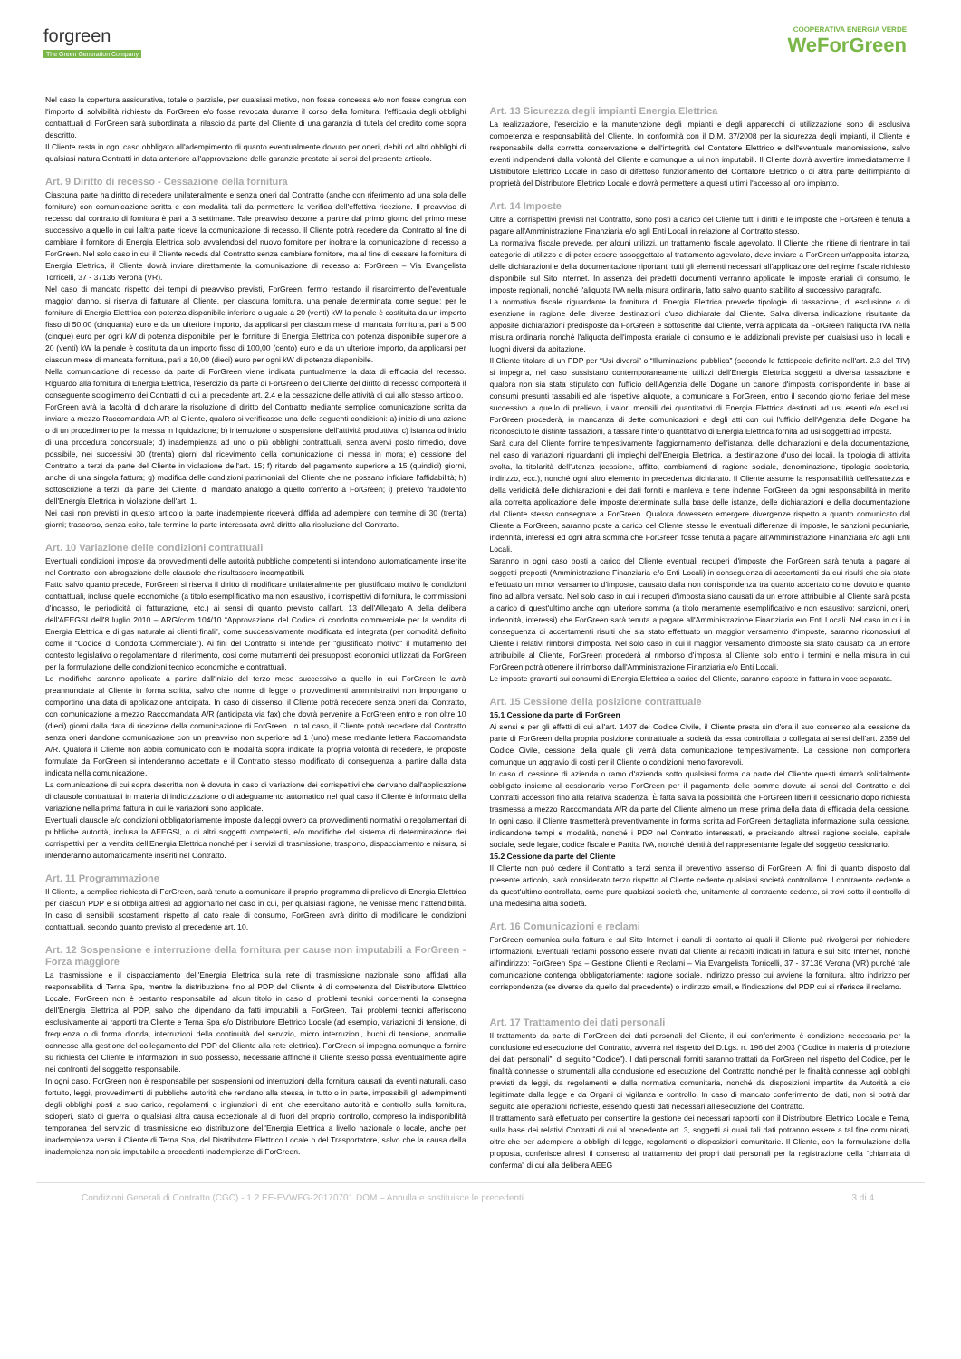forgreen
The Green Generation Company
COOPERATIVA ENERGIA VERDE
WeForGreen
Nel caso la copertura assicurativa, totale o parziale, per qualsiasi motivo, non fosse concessa e/o non fosse congrua con l'importo di solvibilità richiesto da ForGreen e/o fosse revocata durante il corso della fornitura, l'efficacia degli obblighi contrattuali di ForGreen sarà subordinata al rilascio da parte del Cliente di una garanzia di tutela del credito come sopra descritto.
Il Cliente resta in ogni caso obbligato all'adempimento di quanto eventualmente dovuto per oneri, debiti od altri obblighi di qualsiasi natura Contratti in data anteriore all'approvazione delle garanzie prestate ai sensi del presente articolo.
Art. 9 Diritto di recesso - Cessazione della fornitura
Ciascuna parte ha diritto di recedere unilateralmente e senza oneri dal Contratto (anche con riferimento ad una sola delle forniture) con comunicazione scritta e con modalità tali da permettere la verifica dell'effettiva ricezione. Il preavviso di recesso dal contratto di fornitura è pari a 3 settimane. Tale preavviso decorre a partire dal primo giorno del primo mese successivo a quello in cui l'altra parte riceve la comunicazione di recesso. Il Cliente potrà recedere dal Contratto al fine di cambiare il fornitore di Energia Elettrica solo avvalendosi del nuovo fornitore per inoltrare la comunicazione di recesso a ForGreen. Nel solo caso in cui il Cliente receda dal Contratto senza cambiare fornitore, ma al fine di cessare la fornitura di Energia Elettrica, il Cliente dovrà inviare direttamente la comunicazione di recesso a: ForGreen – Via Evangelista Torricelli, 37 - 37136 Verona (VR).
Nel caso di mancato rispetto dei tempi di preavviso previsti, ForGreen, fermo restando il risarcimento dell'eventuale maggior danno, si riserva di fatturare al Cliente, per ciascuna fornitura, una penale determinata come segue: per le forniture di Energia Elettrica con potenza disponibile inferiore o uguale a 20 (venti) kW la penale è costituita da un importo fisso di 50,00 (cinquanta) euro e da un ulteriore importo, da applicarsi per ciascun mese di mancata fornitura, pari a 5,00 (cinque) euro per ogni kW di potenza disponibile; per le forniture di Energia Elettrica con potenza disponibile superiore a 20 (venti) kW la penale è costituita da un importo fisso di 100,00 (cento) euro e da un ulteriore importo, da applicarsi per ciascun mese di mancata fornitura, pari a 10,00 (dieci) euro per ogni kW di potenza disponibile.
Nella comunicazione di recesso da parte di ForGreen viene indicata puntualmente la data di efficacia del recesso. Riguardo alla fornitura di Energia Elettrica, l'esercizio da parte di ForGreen o del Cliente del diritto di recesso comporterà il conseguente scioglimento dei Contratti di cui al precedente art. 2.4 e la cessazione delle attività di cui allo stesso articolo.
ForGreen avrà la facoltà di dichiarare la risoluzione di diritto del Contratto mediante semplice comunicazione scritta da inviare a mezzo Raccomandata A/R al Cliente, qualora si verificasse una delle seguenti condizioni: a) inizio di una azione o di un procedimento per la messa in liquidazione; b) interruzione o sospensione dell'attività produttiva; c) istanza od inizio di una procedura concorsuale; d) inadempienza ad uno o più obblighi contrattuali, senza avervi posto rimedio, dove possibile, nei successivi 30 (trenta) giorni dal ricevimento della comunicazione di messa in mora; e) cessione del Contratto a terzi da parte del Cliente in violazione dell'art. 15; f) ritardo del pagamento superiore a 15 (quindici) giorni, anche di una singola fattura; g) modifica delle condizioni patrimoniali del Cliente che ne possano inficiare l'affidabilità; h) sottoscrizione a terzi, da parte del Cliente, di mandato analogo a quello conferito a ForGreen; i) prelievo fraudolento dell'Energia Elettrica in violazione dell'art. 1.
Nei casi non previsti in questo articolo la parte inadempiente riceverà diffida ad adempiere con termine di 30 (trenta) giorni; trascorso, senza esito, tale termine la parte interessata avrà diritto alla risoluzione del Contratto.
Art. 10 Variazione delle condizioni contrattuali
Eventuali condizioni imposte da provvedimenti delle autorità pubbliche competenti si intendono automaticamente inserite nel Contratto, con abrogazione delle clausole che risultassero incompatibili.
Fatto salvo quanto precede, ForGreen si riserva il diritto di modificare unilateralmente per giustificato motivo le condizioni contrattuali, incluse quelle economiche (a titolo esemplificativo ma non esaustivo, i corrispettivi di fornitura, le commissioni d'incasso, le periodicità di fatturazione, etc.) ai sensi di quanto previsto dall'art. 13 dell'Allegato A della delibera dell'AEEGSI dell'8 luglio 2010 – ARG/com 104/10 “Approvazione del Codice di condotta commerciale per la vendita di Energia Elettrica e di gas naturale ai clienti finali”, come successivamente modificata ed integrata (per comodità definito come il “Codice di Condotta Commerciale”). Ai fini del Contratto si intende per "giustificato motivo" il mutamento del contesto legislativo o regolamentare di riferimento, così come mutamenti dei presupposti economici utilizzati da ForGreen per la formulazione delle condizioni tecnico economiche e contrattuali.
Le modifiche saranno applicate a partire dall'inizio del terzo mese successivo a quello in cui ForGreen le avrà preannunciate al Cliente in forma scritta, salvo che norme di legge o provvedimenti amministrativi non impongano o comportino una data di applicazione anticipata. In caso di dissenso, il Cliente potrà recedere senza oneri dal Contratto, con comunicazione a mezzo Raccomandata A/R (anticipata via fax) che dovrà pervenire a ForGreen entro e non oltre 10 (dieci) giorni dalla data di ricezione della comunicazione di ForGreen. In tal caso, il Cliente potrà recedere dal Contratto senza oneri dandone comunicazione con un preavviso non superiore ad 1 (uno) mese mediante lettera Raccomandata A/R. Qualora il Cliente non abbia comunicato con le modalità sopra indicate la propria volontà di recedere, le proposte formulate da ForGreen si intenderanno accettate e il Contratto stesso modificato di conseguenza a partire dalla data indicata nella comunicazione.
La comunicazione di cui sopra descritta non è dovuta in caso di variazione dei corrispettivi che derivano dall'applicazione di clausole contrattuali in materia di indicizzazione o di adeguamento automatico nel qual caso il Cliente è informato della variazione nella prima fattura in cui le variazioni sono applicate.
Eventuali clausole e/o condizioni obbligatoriamente imposte da leggi ovvero da provvedimenti normativi o regolamentari di pubbliche autorità, inclusa la AEEGSI, o di altri soggetti competenti, e/o modifiche del sistema di determinazione dei corrispettivi per la vendita dell'Energia Elettrica nonché per i servizi di trasmissione, trasporto, dispacciamento e misura, si intenderanno automaticamente inseriti nel Contratto.
Art. 11 Programmazione
Il Cliente, a semplice richiesta di ForGreen, sarà tenuto a comunicare il proprio programma di prelievo di Energia Elettrica per ciascun PDP e si obbliga altresì ad aggiornarlo nel caso in cui, per qualsiasi ragione, ne venisse meno l'attendibilità. In caso di sensibili scostamenti rispetto al dato reale di consumo, ForGreen avrà diritto di modificare le condizioni contrattuali, secondo quanto previsto al precedente art. 10.
Art. 12 Sospensione e interruzione della fornitura per cause non imputabili a ForGreen - Forza maggiore
La trasmissione e il dispacciamento dell'Energia Elettrica sulla rete di trasmissione nazionale sono affidati alla responsabilità di Terna Spa, mentre la distribuzione fino al PDP del Cliente è di competenza del Distributore Elettrico Locale. ForGreen non è pertanto responsabile ad alcun titolo in caso di problemi tecnici concernenti la consegna dell'Energia Elettrica al PDP, salvo che dipendano da fatti imputabili a ForGreen. Tali problemi tecnici afferiscono esclusivamente ai rapporti tra Cliente e Terna Spa e/o Distributore Elettrico Locale (ad esempio, variazioni di tensione, di frequenza o di forma d'onda, interruzioni della continuità del servizio, micro interruzioni, buchi di tensione, anomalie connesse alla gestione del collegamento del PDP del Cliente alla rete elettrica). ForGreen si impegna comunque a fornire su richiesta del Cliente le informazioni in suo possesso, necessarie affinché il Cliente stesso possa eventualmente agire nei confronti del soggetto responsabile.
In ogni caso, ForGreen non è responsabile per sospensioni od interruzioni della fornitura causati da eventi naturali, caso fortuito, leggi, provvedimenti di pubbliche autorità che rendano alla stessa, in tutto o in parte, impossibili gli adempimenti degli obblighi posti a suo carico, regolamenti o ingiunzioni di enti che esercitano autorità e controllo sulla fornitura, scioperi, stato di guerra, o qualsiasi altra causa eccezionale al di fuori del proprio controllo, compreso la indisponibilità temporanea del servizio di trasmissione e/o distribuzione dell'Energia Elettrica a livello nazionale o locale, anche per inadempienza verso il Cliente di Terna Spa, del Distributore Elettrico Locale o del Trasportatore, salvo che la causa della inadempienza non sia imputabile a precedenti inadempienze di ForGreen.
Art. 13 Sicurezza degli impianti Energia Elettrica
La realizzazione, l'esercizio e la manutenzione degli impianti e degli apparecchi di utilizzazione sono di esclusiva competenza e responsabilità del Cliente. In conformità con il D.M. 37/2008 per la sicurezza degli impianti, il Cliente è responsabile della corretta conservazione e dell'integrità del Contatore Elettrico e dell'eventuale manomissione, salvo eventi indipendenti dalla volontà del Cliente e comunque a lui non imputabili. Il Cliente dovrà avvertire immediatamente il Distributore Elettrico Locale in caso di difettoso funzionamento del Contatore Elettrico o di altra parte dell'impianto di proprietà del Distributore Elettrico Locale e dovrà permettere a questi ultimi l'accesso al loro impianto.
Art. 14 Imposte
Oltre ai corrispettivi previsti nel Contratto, sono posti a carico del Cliente tutti i diritti e le imposte che ForGreen è tenuta a pagare all'Amministrazione Finanziaria e/o agli Enti Locali in relazione al Contratto stesso.
La normativa fiscale prevede, per alcuni utilizzi, un trattamento fiscale agevolato. Il Cliente che ritiene di rientrare in tali categorie di utilizzo e di poter essere assoggettato al trattamento agevolato, deve inviare a ForGreen un'apposita istanza, delle dichiarazioni e della documentazione riportanti tutti gli elementi necessari all'applicazione del regime fiscale richiesto disponibile sul Sito Internet. In assenza dei predetti documenti verranno applicate le imposte erariali di consumo, le imposte regionali, nonché l'aliquota IVA nella misura ordinaria, fatto salvo quanto stabilito al successivo paragrafo.
La normativa fiscale riguardante la fornitura di Energia Elettrica prevede tipologie di tassazione, di esclusione o di esenzione in ragione delle diverse destinazioni d'uso dichiarate dal Cliente. Salva diversa indicazione risultante da apposite dichiarazioni predisposte da ForGreen e sottoscritte dal Cliente, verrà applicata da ForGreen l'aliquota IVA nella misura ordinaria nonché l'aliquota dell'imposta erariale di consumo e le addizionali previste per qualsiasi uso in locali e luoghi diversi da abitazione.
Il Cliente titolare di un PDP per “Usi diversi” o “Illuminazione pubblica” (secondo le fattispecie definite nell'art. 2.3 del TIV) si impegna, nel caso sussistano contemporaneamente utilizzi dell'Energia Elettrica soggetti a diversa tassazione e qualora non sia stata stipulato con l'ufficio dell'Agenzia delle Dogane un canone d'imposta corrispondente in base ai consumi presunti tassabili ed alle rispettive aliquote, a comunicare a ForGreen, entro il secondo giorno feriale del mese successivo a quello di prelievo, i valori mensili dei quantitativi di Energia Elettrica destinati ad usi esenti e/o esclusi. ForGreen procederà, in mancanza di dette comunicazioni e degli atti con cui l'ufficio dell'Agenzia delle Dogane ha riconosciuto le distinte tassazioni, a tassare l'intero quantitativo di Energia Elettrica fornita ad usi soggetti ad imposta.
Sarà cura del Cliente fornire tempestivamente l'aggiornamento dell'istanza, delle dichiarazioni e della documentazione, nel caso di variazioni riguardanti gli impieghi dell'Energia Elettrica, la destinazione d'uso dei locali, la tipologia di attività svolta, la titolarità dell'utenza (cessione, affitto, cambiamenti di ragione sociale, denominazione, tipologia societaria, indirizzo, ecc.), nonché ogni altro elemento in precedenza dichiarato. Il Cliente assume la responsabilità dell'esattezza e della veridicità delle dichiarazioni e dei dati forniti e manleva e tiene indenne ForGreen da ogni responsabilità in merito alla corretta applicazione delle imposte determinate sulla base delle istanze, delle dichiarazioni e della documentazione dal Cliente stesso consegnate a ForGreen. Qualora dovessero emergere divergenze rispetto a quanto comunicato dal Cliente a ForGreen, saranno poste a carico del Cliente stesso le eventuali differenze di imposte, le sanzioni pecuniarie, indennità, interessi ed ogni altra somma che ForGreen fosse tenuta a pagare all'Amministrazione Finanziaria e/o agli Enti Locali.
Saranno in ogni caso posti a carico del Cliente eventuali recuperi d'imposte che ForGreen sarà tenuta a pagare ai soggetti preposti (Amministrazione Finanziaria e/o Enti Locali) in conseguenza di accertamenti da cui risulti che sia stato effettuato un minor versamento d'imposte, causato dalla non corrispondenza tra quanto accertato come dovuto e quanto fino ad allora versato. Nel solo caso in cui i recuperi d'imposta siano causati da un errore attribuibile al Cliente sarà posta a carico di quest'ultimo anche ogni ulteriore somma (a titolo meramente esemplificativo e non esaustivo: sanzioni, oneri, indennità, interessi) che ForGreen sarà tenuta a pagare all'Amministrazione Finanziaria e/o Enti Locali. Nel caso in cui in conseguenza di accertamenti risulti che sia stato effettuato un maggior versamento d'imposte, saranno riconosciuti al Cliente i relativi rimborsi d'imposta. Nel solo caso in cui il maggior versamento d'imposte sia stato causato da un errore attribuibile al Cliente, ForGreen procederà al rimborso d'imposta al Cliente solo entro i termini e nella misura in cui ForGreen potrà ottenere il rimborso dall'Amministrazione Finanziaria e/o Enti Locali.
Le imposte gravanti sui consumi di Energia Elettrica a carico del Cliente, saranno esposte in fattura in voce separata.
Art. 15 Cessione della posizione contrattuale
15.1 Cessione da parte di ForGreen
Ai sensi e per gli effetti di cui all'art. 1407 del Codice Civile, il Cliente presta sin d'ora il suo consenso alla cessione da parte di ForGreen della propria posizione contrattuale a società da essa controllata o collegata ai sensi dell'art. 2359 del Codice Civile, cessione della quale gli verrà data comunicazione tempestivamente. La cessione non comporterà comunque un aggravio di costi per il Cliente o condizioni meno favorevoli.
In caso di cessione di azienda o ramo d'azienda sotto qualsiasi forma da parte del Cliente questi rimarrà solidalmente obbligato insieme al cessionario verso ForGreen per il pagamento delle somme dovute ai sensi del Contratto e dei Contratti accessori fino alla relativa scadenza. È fatta salva la possibilità che ForGreen liberi il cessionario dopo richiesta trasmessa a mezzo Raccomandata A/R da parte del Cliente almeno un mese prima della data di efficacia della cessione. In ogni caso, il Cliente trasmetterà preventivamente in forma scritta ad ForGreen dettagliata informazione sulla cessione, indicandone tempi e modalità, nonché i PDP nel Contratto interessati, e precisando altresì ragione sociale, capitale sociale, sede legale, codice fiscale e Partita IVA, nonché identità del rappresentante legale del soggetto cessionario.
15.2 Cessione da parte del Cliente
Il Cliente non può cedere il Contratto a terzi senza il preventivo assenso di ForGreen. Ai fini di quanto disposto dal presente articolo, sarà considerato terzo rispetto al Cliente cedente qualsiasi società controllante il contraente cedente o da quest'ultimo controllata, come pure qualsiasi società che, unitamente al contraente cedente, si trovi sotto il controllo di una medesima altra società.
Art. 16 Comunicazioni e reclami
ForGreen comunica sulla fattura e sul Sito Internet i canali di contatto ai quali il Cliente può rivolgersi per richiedere informazioni. Eventuali reclami possono essere inviati dal Cliente ai recapiti indicati in fattura e sul Sito Internet, nonché all'indirizzo: ForGreen Spa – Gestione Clienti e Reclami – Via Evangelista Torricelli, 37 - 37136 Verona (VR) purché tale comunicazione contenga obbligatoriamente: ragione sociale, indirizzo presso cui avviene la fornitura, altro indirizzo per corrispondenza (se diverso da quello dal precedente) o indirizzo email, e l'indicazione del PDP cui si riferisce il reclamo.
Art. 17 Trattamento dei dati personali
Il trattamento da parte di ForGreen dei dati personali del Cliente, il cui conferimento è condizione necessaria per la conclusione ed esecuzione del Contratto, avverrà nel rispetto del D.Lgs. n. 196 del 2003 (“Codice in materia di protezione dei dati personali”, di seguito “Codice”). I dati personali forniti saranno trattati da ForGreen nel rispetto del Codice, per le finalità connesse o strumentali alla conclusione ed esecuzione del Contratto nonché per le finalità connesse agli obblighi previsti da leggi, da regolamenti e dalla normativa comunitaria, nonché da disposizioni impartite da Autorità a ciò legittimate dalla legge e da Organi di vigilanza e controllo. In caso di mancato conferimento dei dati, non si potrà dar seguito alle operazioni richieste, essendo questi dati necessari all'esecuzione del Contratto.
Il trattamento sarà effettuato per consentire la gestione dei necessari rapporti con il Distributore Elettrico Locale e Terna, sulla base dei relativi Contratti di cui al precedente art. 3, soggetti ai quali tali dati potranno essere a tal fine comunicati, oltre che per adempiere a obblighi di legge, regolamenti o disposizioni comunitarie. Il Cliente, con la formulazione della proposta, conferisce altresì il consenso al trattamento dei propri dati personali per la registrazione della “chiamata di conferma” di cui alla delibera AEEG
Condizioni Generali di Contratto (CGC) - 1.2 EE-EVWFG-20170701 DOM – Annulla e sostituisce le precedenti 3 di 4